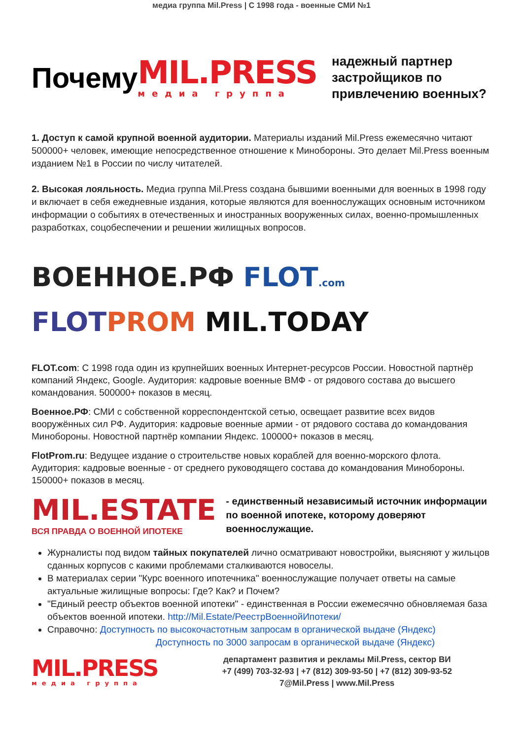медиа группа Mil.Press | С 1998 года - военные СМИ №1
Почему
MIL.PRESS
медиа группа
надежный партнер застройщиков по привлечению военных?
1. Доступ к самой крупной военной аудитории. Материалы изданий Mil.Press ежемесячно читают 500000+ человек, имеющие непосредственное отношение к Минобороны. Это делает Mil.Press военным изданием №1 в России по числу читателей.
2. Высокая лояльность. Медиа группа Mil.Press создана бывшими военными для военных в 1998 году и включает в себя ежедневные издания, которые являются для военнослужащих основным источником информации о событиях в отечественных и иностранных вооруженных силах, военно-промышленных разработках, соцобеспечении и решении жилищных вопросов.
ВОЕННОЕ.РФ FLOT.com
FLOT PROM MIL.TODAY
FLOT.com: С 1998 года один из крупнейших военных Интернет-ресурсов России. Новостной партнёр компаний Яндекс, Google. Аудитория: кадровые военные ВМФ - от рядового состава до высшего командования. 500000+ показов в месяц.
Военное.РФ: СМИ с собственной корреспондентской сетью, освещает развитие всех видов вооружённых сил РФ. Аудитория: кадровые военные армии - от рядового состава до командования Минобороны. Новостной партнёр компании Яндекс. 100000+ показов в месяц.
FlotProm.ru: Ведущее издание о строительстве новых кораблей для военно-морского флота. Аудитория: кадровые военные - от среднего руководящего состава до командования Минобороны. 150000+ показов в месяц.
MIL.ESTATE
ВСЯ ПРАВДА О ВОЕННОЙ ИПОТЕКЕ
- единственный независимый источник информации по военной ипотеке, которому доверяют военнослужащие.
Журналисты под видом тайных покупателей лично осматривают новостройки, выясняют у жильцов сданных корпусов с какими проблемами сталкиваются новоселы.
В материалах серии "Курс военного ипотечника" военнослужащие получает ответы на самые актуальные жилищные вопросы: Где? Как? и Почем?
"Единый реестр объектов военной ипотеки" - единственная в России ежемесячно обновляемая база объектов военной ипотеки. http://Mil.Estate/РеестрВоеннойИпотеки/
Справочно: Доступность по высокочастотным запросам в органической выдаче (Яндекс)
Доступность по 3000 запросам в органической выдаче (Яндекс)
MIL.PRESS
медиа группа
департамент развития и рекламы Mil.Press, сектор ВИ
+7 (499) 703-32-93 | +7 (812) 309-93-50 | +7 (812) 309-93-52
7@Mil.Press | www.Mil.Press